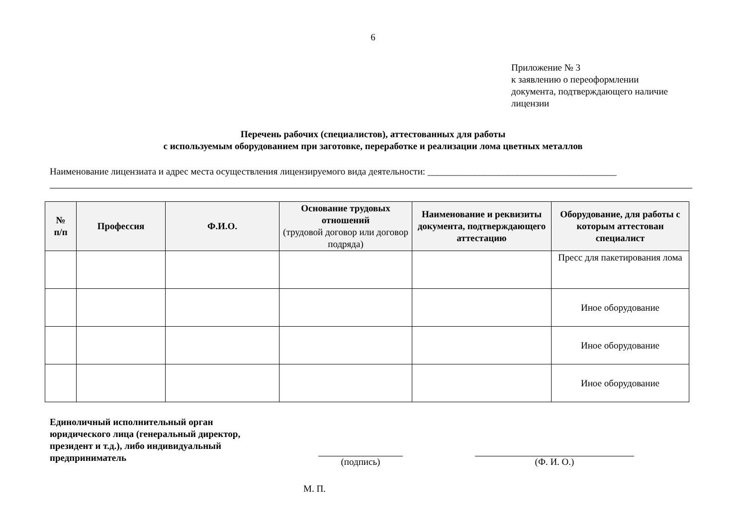6
Приложение № 3
к заявлению о переоформлении
документа, подтверждающего наличие
лицензии
Перечень рабочих (специалистов), аттестованных для работы
с используемым оборудованием при заготовке, переработке и реализации лома цветных металлов
Наименование лицензиата и адрес места осуществления лицензируемого вида деятельности: ________________________________________
| № п/п | Профессия | Ф.И.О. | Основание трудовых отношений (трудовой договор или договор подряда) | Наименование и реквизиты документа, подтверждающего аттестацию | Оборудование, для работы с которым аттестован специалист |
| --- | --- | --- | --- | --- | --- |
| | | | | | Пресс для пакетирования лома |
| | | | | | Иное оборудование |
| | | | | | Иное оборудование |
| | | | | | Иное оборудование |
Единоличный исполнительный орган юридического лица (генеральный директор, президент и т.д.), либо индивидуальный предприниматель
(подпись) (Ф. И. О.)
М. П.